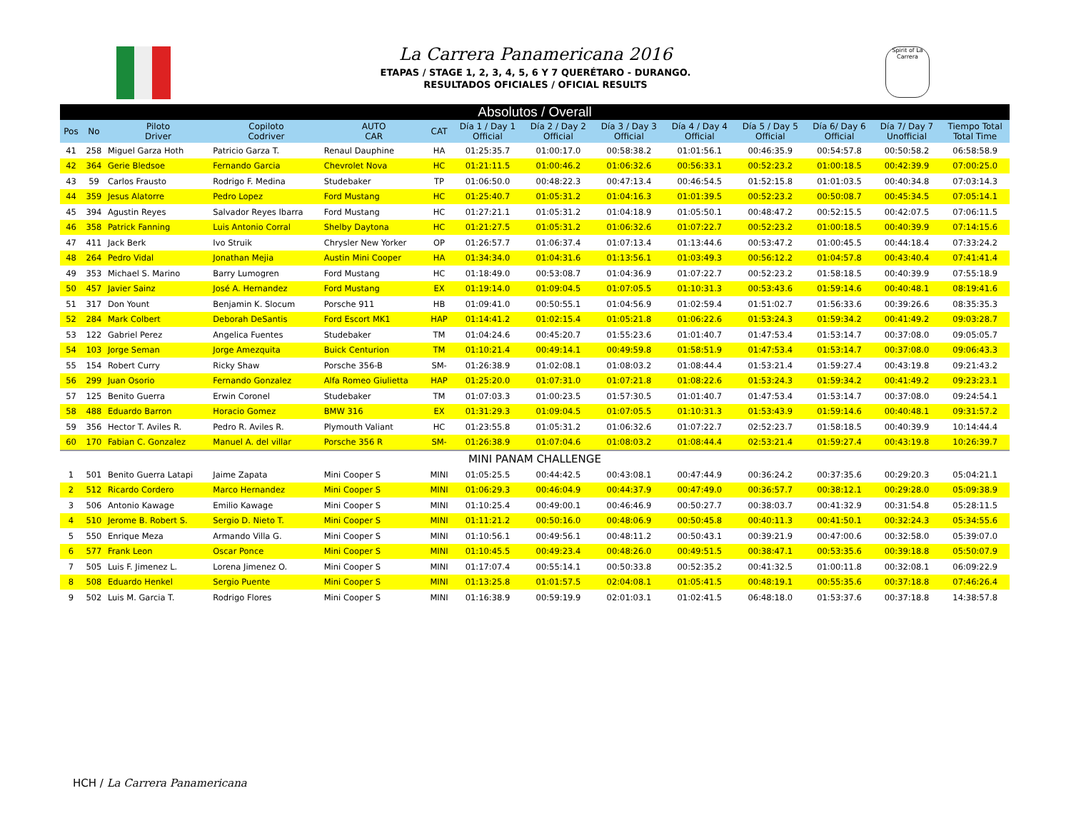La Carrera Panamericana 2016
ETAPAS / STAGE 1, 2, 3, 4, 5, 6 Y 7 QUERÉTARO - DURANGO.
RESULTADOS OFICIALES / OFICIAL RESULTS
Spirit of La Carrera
| Absolutos / Overall | | | | | | | | | | | | | |
| --- | --- | --- | --- | --- | --- | --- | --- | --- | --- | --- | --- | --- | --- |
| Pos | No | Piloto Driver | Copiloto Codriver | AUTO CAR | CAT | Día 1 / Day 1 Official | Día 2 / Day 2 Official | Día 3 / Day 3 Official | Día 4 / Day 4 Official | Día 5 / Day 5 Official | Día 6/ Day 6 Official | Día 7/ Day 7 Unofficial | Tiempo Total Total Time |
| 41 | 258 | Miguel Garza Hoth | Patricio Garza T. | Renaul Dauphine | HA | 01:25:35.7 | 01:00:17.0 | 00:58:38.2 | 01:01:56.1 | 00:46:35.9 | 00:54:57.8 | 00:50:58.2 | 06:58:58.9 |
| 42 | 364 | Gerie Bledsoe | Fernando Garcia | Chevrolet Nova | HC | 01:21:11.5 | 01:00:46.2 | 01:06:32.6 | 00:56:33.1 | 00:52:23.2 | 01:00:18.5 | 00:42:39.9 | 07:00:25.0 |
| 43 | 59 | Carlos Frausto | Rodrigo F. Medina | Studebaker | TP | 01:06:50.0 | 00:48:22.3 | 00:47:13.4 | 00:46:54.5 | 01:52:15.8 | 01:01:03.5 | 00:40:34.8 | 07:03:14.3 |
| 44 | 359 | Jesus Alatorre | Pedro Lopez | Ford Mustang | HC | 01:25:40.7 | 01:05:31.2 | 01:04:16.3 | 01:01:39.5 | 00:52:23.2 | 00:50:08.7 | 00:45:34.5 | 07:05:14.1 |
| 45 | 394 | Agustin Reyes | Salvador Reyes Ibarra | Ford Mustang | HC | 01:27:21.1 | 01:05:31.2 | 01:04:18.9 | 01:05:50.1 | 00:48:47.2 | 00:52:15.5 | 00:42:07.5 | 07:06:11.5 |
| 46 | 358 | Patrick Fanning | Luis Antonio Corral | Shelby Daytona | HC | 01:21:27.5 | 01:05:31.2 | 01:06:32.6 | 01:07:22.7 | 00:52:23.2 | 01:00:18.5 | 00:40:39.9 | 07:14:15.6 |
| 47 | 411 | Jack Berk | Ivo Struik | Chrysler New Yorker | OP | 01:26:57.7 | 01:06:37.4 | 01:07:13.4 | 01:13:44.6 | 00:53:47.2 | 01:00:45.5 | 00:44:18.4 | 07:33:24.2 |
| 48 | 264 | Pedro Vidal | Jonathan Mejia | Austin Mini Cooper | HA | 01:34:34.0 | 01:04:31.6 | 01:13:56.1 | 01:03:49.3 | 00:56:12.2 | 01:04:57.8 | 00:43:40.4 | 07:41:41.4 |
| 49 | 353 | Michael S. Marino | Barry Lumogren | Ford Mustang | HC | 01:18:49.0 | 00:53:08.7 | 01:04:36.9 | 01:07:22.7 | 00:52:23.2 | 01:58:18.5 | 00:40:39.9 | 07:55:18.9 |
| 50 | 457 | Javier Sainz | José A. Hernandez | Ford Mustang | EX | 01:19:14.0 | 01:09:04.5 | 01:07:05.5 | 01:10:31.3 | 00:53:43.6 | 01:59:14.6 | 00:40:48.1 | 08:19:41.6 |
| 51 | 317 | Don Yount | Benjamin K. Slocum | Porsche 911 | HB | 01:09:41.0 | 00:50:55.1 | 01:04:56.9 | 01:02:59.4 | 01:51:02.7 | 01:56:33.6 | 00:39:26.6 | 08:35:35.3 |
| 52 | 284 | Mark Colbert | Deborah DeSantis | Ford Escort MK1 | HAP | 01:14:41.2 | 01:02:15.4 | 01:05:21.8 | 01:06:22.6 | 01:53:24.3 | 01:59:34.2 | 00:41:49.2 | 09:03:28.7 |
| 53 | 122 | Gabriel Perez | Angelica Fuentes | Studebaker | TM | 01:04:24.6 | 00:45:20.7 | 01:55:23.6 | 01:01:40.7 | 01:47:53.4 | 01:53:14.7 | 00:37:08.0 | 09:05:05.7 |
| 54 | 103 | Jorge Seman | Jorge Amezquita | Buick Centurion | TM | 01:10:21.4 | 00:49:14.1 | 00:49:59.8 | 01:58:51.9 | 01:47:53.4 | 01:53:14.7 | 00:37:08.0 | 09:06:43.3 |
| 55 | 154 | Robert Curry | Ricky Shaw | Porsche 356-B | SM- | 01:26:38.9 | 01:02:08.1 | 01:08:03.2 | 01:08:44.4 | 01:53:21.4 | 01:59:27.4 | 00:43:19.8 | 09:21:43.2 |
| 56 | 299 | Juan Osorio | Fernando Gonzalez | Alfa Romeo Giulietta | HAP | 01:25:20.0 | 01:07:31.0 | 01:07:21.8 | 01:08:22.6 | 01:53:24.3 | 01:59:34.2 | 00:41:49.2 | 09:23:23.1 |
| 57 | 125 | Benito Guerra | Erwin Coronel | Studebaker | TM | 01:07:03.3 | 01:00:23.5 | 01:57:30.5 | 01:01:40.7 | 01:47:53.4 | 01:53:14.7 | 00:37:08.0 | 09:24:54.1 |
| 58 | 488 | Eduardo Barron | Horacio Gomez | BMW 316 | EX | 01:31:29.3 | 01:09:04.5 | 01:07:05.5 | 01:10:31.3 | 01:53:43.9 | 01:59:14.6 | 00:40:48.1 | 09:31:57.2 |
| 59 | 356 | Hector T. Aviles R. | Pedro R. Aviles R. | Plymouth Valiant | HC | 01:23:55.8 | 01:05:31.2 | 01:06:32.6 | 01:07:22.7 | 02:52:23.7 | 01:58:18.5 | 00:40:39.9 | 10:14:44.4 |
| 60 | 170 | Fabian C. Gonzalez | Manuel A. del villar | Porsche 356 R | SM- | 01:26:38.9 | 01:07:04.6 | 01:08:03.2 | 01:08:44.4 | 02:53:21.4 | 01:59:27.4 | 00:43:19.8 | 10:26:39.7 |
| MINI PANAM CHALLENGE | | | | | | | | | | | | | |
| 1 | 501 | Benito Guerra Latapi | Jaime Zapata | Mini Cooper S | MINI | 01:05:25.5 | 00:44:42.5 | 00:43:08.1 | 00:47:44.9 | 00:36:24.2 | 00:37:35.6 | 00:29:20.3 | 05:04:21.1 |
| 2 | 512 | Ricardo Cordero | Marco Hernandez | Mini Cooper S | MINI | 01:06:29.3 | 00:46:04.9 | 00:44:37.9 | 00:47:49.0 | 00:36:57.7 | 00:38:12.1 | 00:29:28.0 | 05:09:38.9 |
| 3 | 506 | Antonio Kawage | Emilio Kawage | Mini Cooper S | MINI | 01:10:25.4 | 00:49:00.1 | 00:46:46.9 | 00:50:27.7 | 00:38:03.7 | 00:41:32.9 | 00:31:54.8 | 05:28:11.5 |
| 4 | 510 | Jerome B. Robert S. | Sergio D. Nieto T. | Mini Cooper S | MINI | 01:11:21.2 | 00:50:16.0 | 00:48:06.9 | 00:50:45.8 | 00:40:11.3 | 00:41:50.1 | 00:32:24.3 | 05:34:55.6 |
| 5 | 550 | Enrique Meza | Armando Villa G. | Mini Cooper S | MINI | 01:10:56.1 | 00:49:56.1 | 00:48:11.2 | 00:50:43.1 | 00:39:21.9 | 00:47:00.6 | 00:32:58.0 | 05:39:07.0 |
| 6 | 577 | Frank Leon | Oscar Ponce | Mini Cooper S | MINI | 01:10:45.5 | 00:49:23.4 | 00:48:26.0 | 00:49:51.5 | 00:38:47.1 | 00:53:35.6 | 00:39:18.8 | 05:50:07.9 |
| 7 | 505 | Luis F. Jimenez L. | Lorena Jimenez O. | Mini Cooper S | MINI | 01:17:07.4 | 00:55:14.1 | 00:50:33.8 | 00:52:35.2 | 00:41:32.5 | 01:00:11.8 | 00:32:08.1 | 06:09:22.9 |
| 8 | 508 | Eduardo Henkel | Sergio Puente | Mini Cooper S | MINI | 01:13:25.8 | 01:01:57.5 | 02:04:08.1 | 01:05:41.5 | 00:48:19.1 | 00:55:35.6 | 00:37:18.8 | 07:46:26.4 |
| 9 | 502 | Luis M. Garcia T. | Rodrigo Flores | Mini Cooper S | MINI | 01:16:38.9 | 00:59:19.9 | 02:01:03.1 | 01:02:41.5 | 06:48:18.0 | 01:53:37.6 | 00:37:18.8 | 14:38:57.8 |
HCH / La Carrera Panamericana